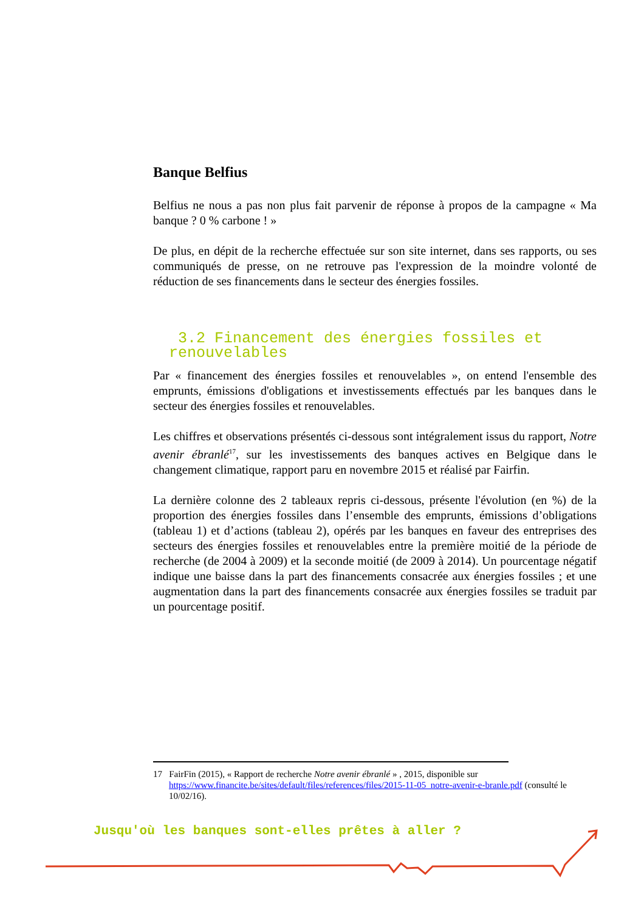Banque Belfius
Belfius ne nous a pas non plus fait parvenir de réponse à propos de la campagne « Ma banque ? 0 % carbone ! »
De plus, en dépit de la recherche effectuée sur son site internet, dans ses rapports, ou ses communiqués de presse, on ne retrouve pas l'expression de la moindre volonté de réduction de ses financements dans le secteur des énergies fossiles.
3.2 Financement des énergies fossiles et renouvelables
Par « financement des énergies fossiles et renouvelables », on entend l'ensemble des emprunts, émissions d'obligations et investissements effectués par les banques dans le secteur des énergies fossiles et renouvelables.
Les chiffres et observations présentés ci-dessous sont intégralement issus du rapport, Notre avenir ébranlé<sup>17</sup>, sur les investissements des banques actives en Belgique dans le changement climatique, rapport paru en novembre 2015 et réalisé par Fairfin.
La dernière colonne des 2 tableaux repris ci-dessous, présente l'évolution (en %) de la proportion des énergies fossiles dans l’ensemble des emprunts, émissions d’obligations (tableau 1) et d’actions (tableau 2), opérés par les banques en faveur des entreprises des secteurs des énergies fossiles et renouvelables entre la première moitié de la période de recherche (de 2004 à 2009) et la seconde moitié (de 2009 à 2014). Un pourcentage négatif indique une baisse dans la part des financements consacrée aux énergies fossiles ; et une augmentation dans la part des financements consacrée aux énergies fossiles se traduit par un pourcentage positif.
17 FairFin (2015), « Rapport de recherche Notre avenir ébranlé » , 2015, disponible sur https://www.financite.be/sites/default/files/references/files/2015-11-05_notre-avenir-e-branle.pdf (consulté le 10/02/16).
Jusqu'où les banques sont-elles prêtes à aller ?